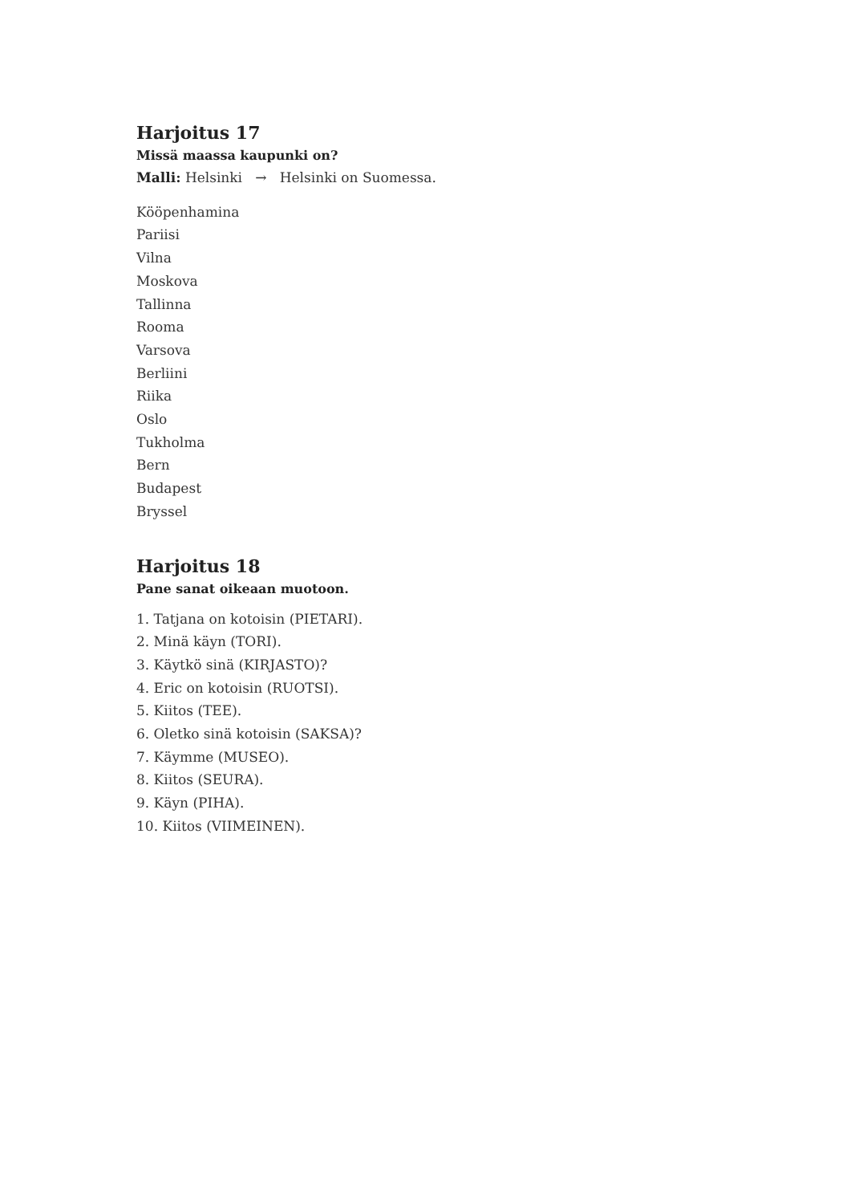Harjoitus 17
Missä maassa kaupunki on?
Malli: Helsinki → Helsinki on Suomessa.
Kööpenhamina
Pariisi
Vilna
Moskova
Tallinna
Rooma
Varsova
Berliini
Riika
Oslo
Tukholma
Bern
Budapest
Bryssel
Harjoitus 18
Pane sanat oikeaan muotoon.
1. Tatjana on kotoisin (PIETARI).
2. Minä käyn (TORI).
3. Käytkö sinä (KIRJASTO)?
4. Eric on kotoisin (RUOTSI).
5. Kiitos (TEE).
6. Oletko sinä kotoisin (SAKSA)?
7. Käymme (MUSEO).
8. Kiitos (SEURA).
9. Käyn (PIHA).
10. Kiitos (VIIMEINEN).